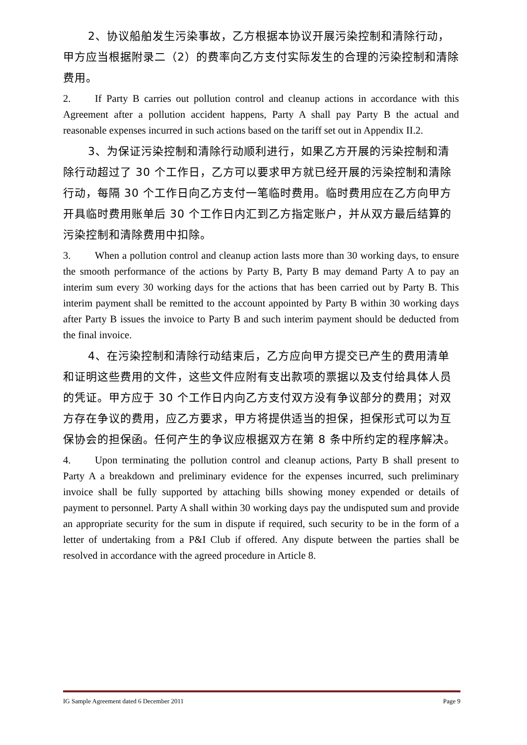2、协议船舶发生污染事故，乙方根据本协议开展污染控制和清除行动，甲方应当根据附录二（2）的费率向乙方支付实际发生的合理的污染控制和清除费用。
2. If Party B carries out pollution control and cleanup actions in accordance with this Agreement after a pollution accident happens, Party A shall pay Party B the actual and reasonable expenses incurred in such actions based on the tariff set out in Appendix II.2.
3、为保证污染控制和清除行动顺利进行，如果乙方开展的污染控制和清除行动超过了 30 个工作日，乙方可以要求甲方就已经开展的污染控制和清除行动，每隔 30 个工作日向乙方支付一笔临时费用。临时费用应在乙方向甲方开具临时费用账单后 30 个工作日内汇到乙方指定账户，并从双方最后结算的污染控制和清除费用中扣除。
3. When a pollution control and cleanup action lasts more than 30 working days, to ensure the smooth performance of the actions by Party B, Party B may demand Party A to pay an interim sum every 30 working days for the actions that has been carried out by Party B. This interim payment shall be remitted to the account appointed by Party B within 30 working days after Party B issues the invoice to Party B and such interim payment should be deducted from the final invoice.
4、在污染控制和清除行动结束后，乙方应向甲方提交已产生的费用清单和证明这些费用的文件，这些文件应附有支出款项的票据以及支付给具体人员的凭证。甲方应于 30 个工作日内向乙方支付双方没有争议部分的费用；对双方存在争议的费用，应乙方要求，甲方将提供适当的担保，担保形式可以为互保协会的担保函。任何产生的争议应根据双方在第 8 条中所约定的程序解决。
4. Upon terminating the pollution control and cleanup actions, Party B shall present to Party A a breakdown and preliminary evidence for the expenses incurred, such preliminary invoice shall be fully supported by attaching bills showing money expended or details of payment to personnel. Party A shall within 30 working days pay the undisputed sum and provide an appropriate security for the sum in dispute if required, such security to be in the form of a letter of undertaking from a P&I Club if offered. Any dispute between the parties shall be resolved in accordance with the agreed procedure in Article 8.
IG Sample Agreement dated 6 December 2011
Page 9